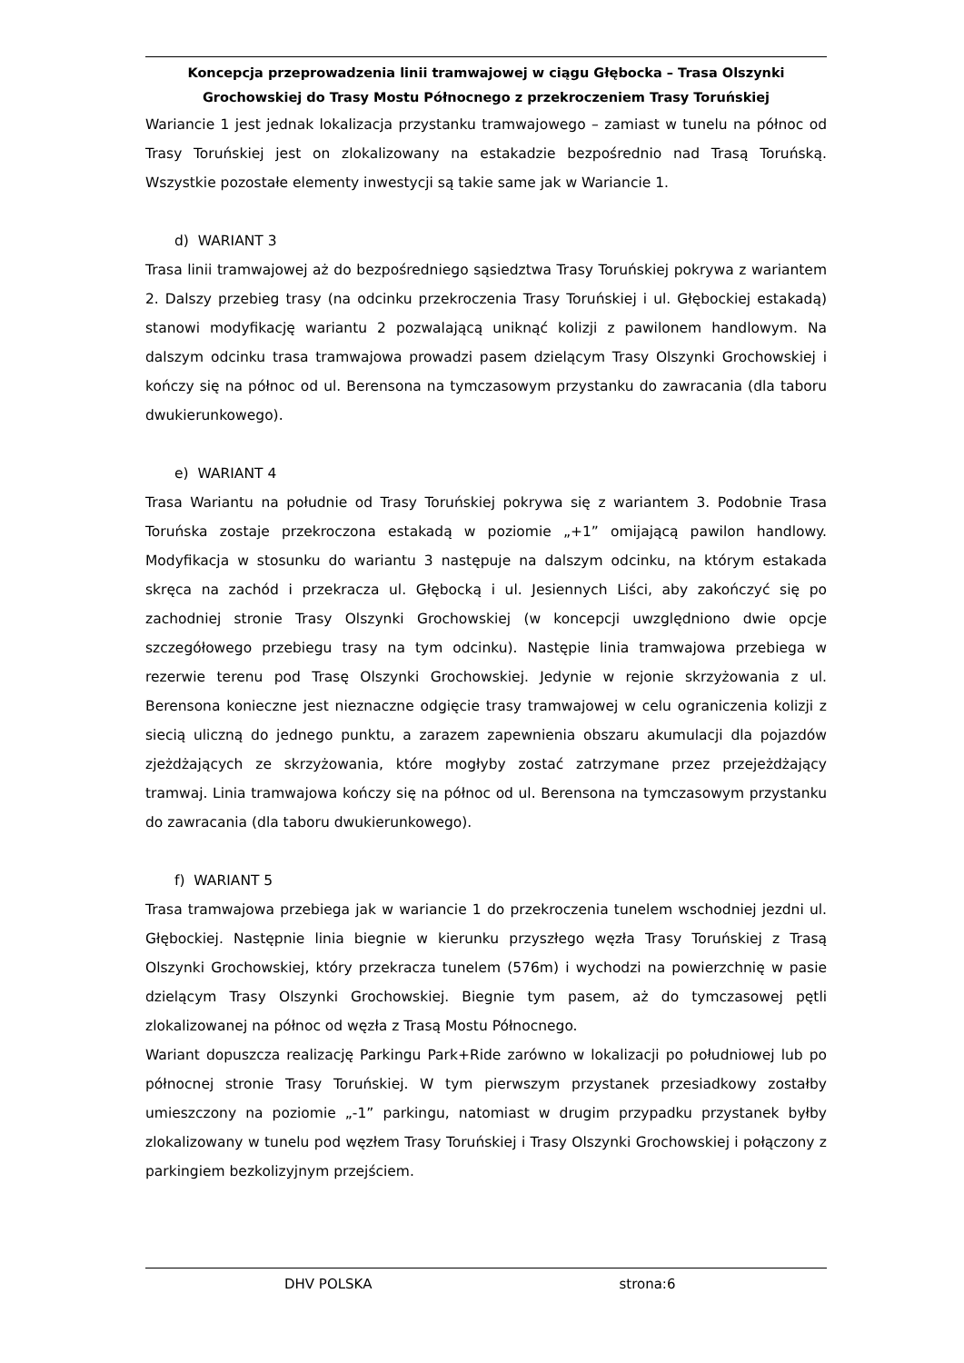Koncepcja przeprowadzenia linii tramwajowej w ciągu Głębocka – Trasa Olszynki
Grochowskiej do Trasy Mostu Północnego z przekroczeniem Trasy Toruńskiej
Wariancie 1 jest jednak lokalizacja przystanku tramwajowego – zamiast w tunelu na północ od Trasy Toruńskiej jest on zlokalizowany na estakadzie bezpośrednio nad Trasą Toruńską. Wszystkie pozostałe elementy inwestycji są takie same jak w Wariancie 1.
d) WARIANT 3
Trasa linii tramwajowej aż do bezpośredniego sąsiedztwa Trasy Toruńskiej pokrywa z wariantem 2. Dalszy przebieg trasy (na odcinku przekroczenia Trasy Toruńskiej i ul. Głębockiej estakadą) stanowi modyfikację wariantu 2 pozwalającą uniknąć kolizji z pawilonem handlowym. Na dalszym odcinku trasa tramwajowa prowadzi pasem dzielącym Trasy Olszynki Grochowskiej i kończy się na północ od ul. Berensona na tymczasowym przystanku do zawracania (dla taboru dwukierunkowego).
e) WARIANT 4
Trasa Wariantu na południe od Trasy Toruńskiej pokrywa się z wariantem 3. Podobnie Trasa Toruńska zostaje przekroczona estakadą w poziomie „+1” omijającą pawilon handlowy. Modyfikacja w stosunku do wariantu 3 następuje na dalszym odcinku, na którym estakada skręca na zachód i przekracza ul. Głębocką i ul. Jesiennych Liści, aby zakończyć się po zachodniej stronie Trasy Olszynki Grochowskiej (w koncepcji uwzględniono dwie opcje szczegółowego przebiegu trasy na tym odcinku). Następie linia tramwajowa przebiega w rezerwie terenu pod Trasę Olszynki Grochowskiej. Jedynie w rejonie skrzyżowania z ul. Berensona konieczne jest nieznaczne odgięcie trasy tramwajowej w celu ograniczenia kolizji z siecią uliczną do jednego punktu, a zarazem zapewnienia obszaru akumulacji dla pojazdów zjeżdżających ze skrzyżowania, które mogłyby zostać zatrzymane przez przejeżdżający tramwaj. Linia tramwajowa kończy się na północ od ul. Berensona na tymczasowym przystanku do zawracania (dla taboru dwukierunkowego).
f) WARIANT 5
Trasa tramwajowa przebiega jak w wariancie 1 do przekroczenia tunelem wschodniej jezdni ul. Głębockiej. Następnie linia biegnie w kierunku przyszłego węzła Trasy Toruńskiej z Trasą Olszynki Grochowskiej, który przekracza tunelem (576m) i wychodzi na powierzchnię w pasie dzielącym Trasy Olszynki Grochowskiej. Biegnie tym pasem, aż do tymczasowej pętli zlokalizowanej na północ od węzła z Trasą Mostu Północnego.
Wariant dopuszcza realizację Parkingu Park+Ride zarówno w lokalizacji po południowej lub po północnej stronie Trasy Toruńskiej. W tym pierwszym przystanek przesiadkowy zostałby umieszczony na poziomie „-1” parkingu, natomiast w drugim przypadku przystanek byłby zlokalizowany w tunelu pod węzłem Trasy Toruńskiej i Trasy Olszynki Grochowskiej i połączony z parkingiem bezkolizyjnym przejściem.
DHV POLSKA strona:6